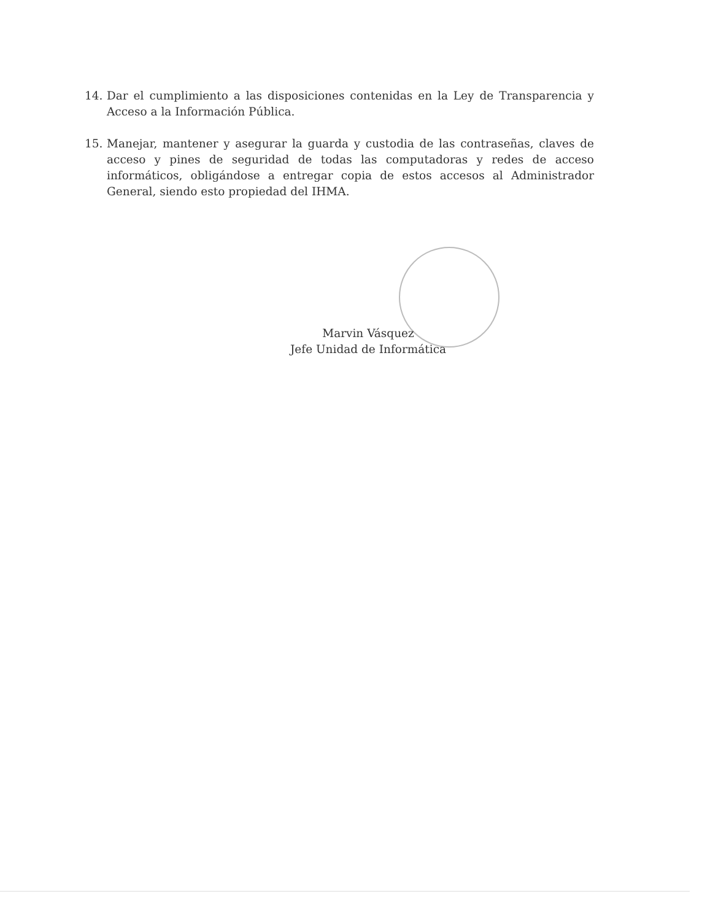14. Dar el cumplimiento a las disposiciones contenidas en la Ley de Transparencia y Acceso a la Información Pública.
15. Manejar, mantener y asegurar la guarda y custodia de las contraseñas, claves de acceso y pines de seguridad de todas las computadoras y redes de acceso informáticos, obligándose a entregar copia de estos accesos al Administrador General, siendo esto propiedad del IHMA.
Marvin Vásquez
Jefe Unidad de Informática